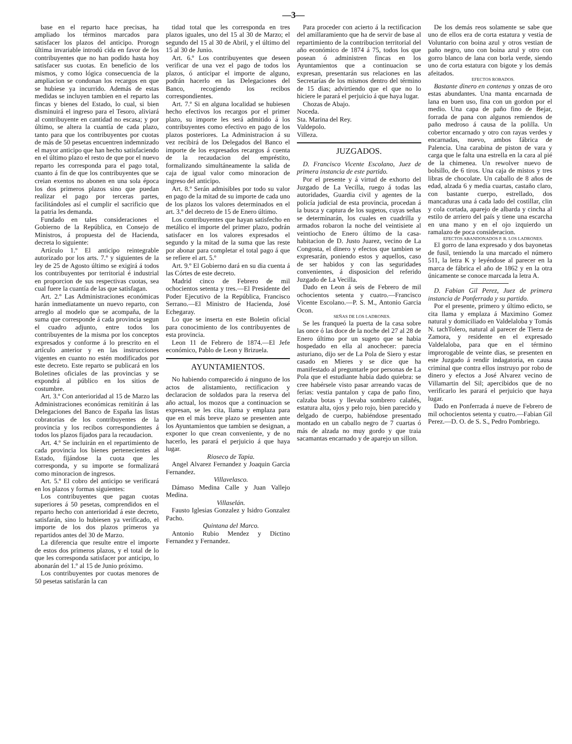—3—
base en el reparto hace precisas, ha ampliado los términos marcados para satisfacer los plazos del anticipo. Prorogn última invariable introdú cida en favor de los contribuyentes que no han podido hasta hoy satisfacer sus cuotas. En beneficio de los mismos, y como lógica consecuencia de la ampliacion se condonan los recargos en que se hubiese ya incurrido. Además de estas medidas se incluyen tambien en el reparto las fincas y bienes del Estado, lo cual, si bien disminuirá el ingreso para el Tesoro, aliviará al contribuyente en cantidad no escasa; y por último, se altera la cuantía de cada plazo, tanto para que los contribuyentes por cuotas de más de 50 pesetas encuentren indemnizado el mayor anticipo que han hecho satisfaciendo en el último plazo el resto de que por el nuevo reparto les corresponda para el pago total, cuanto á fin de que los contribuyentes que se creian exentos no abonen en una sola época los dos primeros plazos sino que puedan realizar el pago por terceras partes, facilitándoles así el cumplir el sacrificio que la patria les demanda.
Fundado en tales consideraciones el Gobierno de la República, en Consejo de Ministros, á propuesta del de Hacienda, decreta lo siguiente:
Artículo 1.º El anticipo reintegrable autorizado por los arts. 7.º y siguientes de la ley de 25 de Agosto último se exigirá á todos los contribuyentes por territorial é industrial en proporcion de sus respectivas cuotas, sea cual fuere la cuantía de las que satisfagan.
Art. 2.º Las Administraciones económicas harán inmediatamente un nuevo reparto, con arreglo al modelo que se acompaña, de la suma que corresponde á cada provincia segun el cuadro adjunto, entre todos los contribuyentes de la misma por los conceptos expresados y conforme á lo prescrito en el artículo anterior y en las instrucciones vigentes en cuanto no estén modificados por este decreto. Este reparto se publicará en los Boletines oficiales de las provincias y se expondrá al público en los sitios de costumbre.
Art. 3.º Con anterioridad al 15 de Marzo las Administraciones económicas remitirán á las Delegaciones del Banco de España las listas cobratorias de los contribuyentes de la provincia y los recibos correspondientes á todos los plazos fijados para la recaudacion.
Art. 4.º Se incluirán en el repartimiento de cada provincia los bienes pertenecientes al Estado, fijándose la cuota que les corresponda, y su importe se formalizará como minoracion de ingresos.
Art. 5.º El cobro del anticipo se verificará en los plazos y formas siguientes:
Los contribuyentes que pagan cuotas superiores á 50 pesetas, comprendidos en el reparto hecho con anterioridad á este decreto, satisfarán, sino lo hubiesen ya verificado, el importe de los dos plazos primeros ya repartidos antes del 30 de Marzo.
La diferencia que resulte entre el importe de estos dos primeros plazos, y el total de lo que les corresponda satisfacer por anticipo, lo abonarán del 1.º al 15 de Junio próximo.
Los contribuyentes por cuotas menores de 50 pesetas satisfarán la can
tidad total que les corresponda en tres plazos iguales, uno del 15 al 30 de Marzo; el segundo del 15 al 30 de Abril, y el último del 15 al 30 de Junio.
Art. 6.º Los contribuyentes que deseen verificar de una vez el pago de todos los plazos, ó anticipar el importe de alguno, podrán hacerlo en las Delegaciones del Banco, recogiendo los recibos correspondientes.
Art. 7.º Si en alguna localidad se hubiesen hecho efectivos los recargos por el primer plazo, su importe les será admitido á los contribuyentes como efectivo en pago de los plazos posteriores. La Administracion á su vez recibirá de los Delegados del Banco el importe de los expresados recargos á cuenta de la recaudacion del empréstito, formalizando simultáneamente la salida de caja de igual valor como minoracion de ingreso del anticipo.
Art. 8.º Serán admisibles por todo su valor en pago de la mitad de su importe de cada uno de los plazos los valores determinados en el art. 3.º del decreto de 15 de Enero último.
Los contribuyentes que hayan satisfecho en metálico el importe del primer plazo, podrán satisfacer en los valores expresados el segundo y la mitad de la suma que las reste por abonar para completar el total pago á que se refiere el art. 5.º
Art. 9.º El Gobierno dará en su dia cuenta á las Córtes de este decreto.
Madrid cinco de Febrero de mil ochocientos setenta y tres.—El Presidente del Poder Ejecutivo de la República, Francisco Serrano.—El Ministro de Hacienda, José Echegaray.
Lo que se inserta en este Boletin oficial para conocimiento de los contribuyentes de esta provincia.
Leon 11 de Febrero de 1874.—El Jefe económico, Pablo de Leon y Brizuela.
AYUNTAMIENTOS.
No habiendo comparecido á ninguno de los actos de alistamiento, rectificacion y declaracion de soldados para la reserva del año actual, los mozos que a continuacion se expresan, se les cita, llama y emplaza para que en el más breve plazo se presenten ante los Ayuntamientos que tambien se designan, a exponer lo que crean conveniente, y de no hacerlo, les parará el perjuicio á que haya lugar.
Rioseco de Tapia.
Angel Alvarez Fernandez y Joaquin Garcia Fernandez.
Villavelasco.
Dámaso Medina Calle y Juan Vallejo Medina.
Villaselán.
Fausto Iglesias Gonzalez y Isidro Gonzalez Pacho.
Quintana del Marco.
Antonio Rubio Mendez y Dictino Fernandez y Fernandez.
Para proceder con acierto á la rectificacion del amillaramiento que ha de servir de base al repartimiento de la contribucion territorial del año económico de 1874 á 75, todos los que posean ó administren fincas en los Ayuntamientos que a continuacion se expresan, presentarán sus relaciones en las Secretarías de los mismos dentro del término de 15 dias; advirtiendo que el que no lo hiciere le parará el perjuicio á que haya lugar.
Chozas de Abajo.
Noceda.
Sta. Marina del Rey.
Valdepolo.
Villeza.
JUZGADOS.
D. Francisco Vicente Escolano, Juez de primera instancia de este partido.
Por el presente y á virtud de exhorto del Juzgado de La Vecilla, ruego á todas las autoridades, Guardia civil y agentes de la policía judicial de esta provincia, procedan á la busca y captura de los sugetos, cuyas señas se determinarán, los cuales en cuadrilla y armados robaron la noche del veintisiete al veintiocho de Enero último de la casa-habitacion de D. Justo Juarez, vecino de La Congosta, el dinero y efectos que tambien se expresarán, poniendo estos y aquellos, caso de ser habidos y con las seguridades convenientes, á disposicion del referido Juzgado de La Vecilla.
Dado en Leon á seis de Febrero de mil ochocientos setenta y cuatro.—Francisco Vicente Escolano.—P. S. M., Antonio Garcia Ocon.
SEÑAS DE LOS LADRONES.
Se les franqueó la puerta de la casa sobre las once ó las doce de la noche del 27 al 28 de Enero último por un sugeto que se habia hospedado en ella al anochecer: parecia asturiano, dijo ser de La Pola de Siero y estar casado en Mieres y se dice que ha manifestado al preguntarle por personas de La Pola que el estudiante habia dado quiebra: se cree habérsele visto pasar arreando vacas de ferias: vestia pantalon y capa de paño fino, calzaba botas y llevaba sombrero calañés, estatura alta, ojos y pelo rojo, bien parecido y delgado de cuerpo, habiéndose presentado montado en un caballo negro de 7 cuartas ó más de alzada no muy gordo y que traia sacamantas encarnado y de aparejo un sillon.
De los demás reos solamente se sabe que uno de ellos era de corta estatura y vestia de Voluntario con boina azul y otros vestian de paño negro, uno con boina azul y otro con gorro blanco de lana con borla verde, siendo uno de corta estatura con bigote y los demás afeitados.
EFECTOS ROBADOS.
Bastante dinero en contenas y onzas de oro estas abundantes. Una manta encarnada de lana en buen uso, fina con un gordon por el medio. Una capa de paño fino de Bejar, forrada de pana con algunos remiendos de paño medroso á causa de la polilla. Un cobertor encarnado y otro con rayas verdes y encarnadas, nuevo, ambos fábrica de Palencia. Una carabina de piston de vara y carga que le falta una estrella en la cara al pié de la chimenea. Un rewolver nuevo de bolsillo, de 6 tiros. Una caja de mistos y tres libras de chocolate. Un caballo de 8 años de edad, alzada 6 y media cuartas, castaño claro, con bastante cuerpo, estrellado, dos mancaduras una á cada lado del costillar, clin y cola cortada, aparejo de albarda y cincha al estilo de arriero del país y tiene una escarcha en una mano y en el ojo izquierdo un ramalazo de poca consideracion.
EFECTOS ABANDONADOS P. R. LOS LADRONES.
El gorro de lana expresado y dos bayonetas de fusil, teniendo la una marcado el número 511, la letra K y leyéndose al parecer en la marca de fábrica el año de 1862 y en la otra únicamente se conoce marcada la letra A.
D. Fabian Gil Perez, Juez de primera instancia de Ponferrada y su partido.
Por el presente, primero y último edicto, se cita llama y emplaza á Maximino Gomez natural y domiciliado en Valdelaloba y Tomás N. tachTolero, natural al parecer de Tierra de Zamora, y residente en el expresado Valdelaloba, para que en el término improrogable de veinte dias, se presenten en este Juzgado á rendir indagatoria, en causa criminal que contra ellos instruyo por robo de dinero y efectos a José Alvarez vecino de Villamartin del Sil; apercibidos que de no verificarlo les parará el perjuicio que haya lugar.
Dado en Ponferrada á nueve de Febrero de mil ochocientos setenta y cuatro.—Fabian Gil Perez.—D. O. de S. S., Pedro Pombriego.